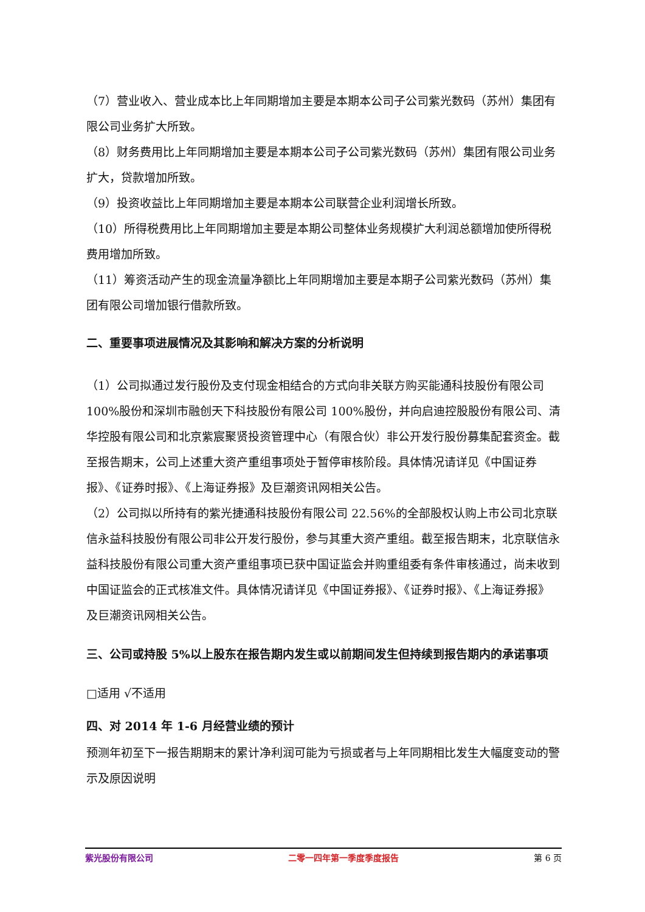（7）营业收入、营业成本比上年同期增加主要是本期本公司子公司紫光数码（苏州）集团有限公司业务扩大所致。
（8）财务费用比上年同期增加主要是本期本公司子公司紫光数码（苏州）集团有限公司业务扩大，贷款增加所致。
（9）投资收益比上年同期增加主要是本期本公司联营企业利润增长所致。
（10）所得税费用比上年同期增加主要是本期公司整体业务规模扩大利润总额增加使所得税费用增加所致。
（11）筹资活动产生的现金流量净额比上年同期增加主要是本期子公司紫光数码（苏州）集团有限公司增加银行借款所致。
二、重要事项进展情况及其影响和解决方案的分析说明
（1）公司拟通过发行股份及支付现金相结合的方式向非关联方购买能通科技股份有限公司 100%股份和深圳市融创天下科技股份有限公司 100%股份，并向启迪控股股份有限公司、清华控股有限公司和北京紫宸聚贤投资管理中心（有限合伙）非公开发行股份募集配套资金。截至报告期末，公司上述重大资产重组事项处于暂停审核阶段。具体情况请详见《中国证券报》、《证券时报》、《上海证券报》及巨潮资讯网相关公告。
（2）公司拟以所持有的紫光捷通科技股份有限公司 22.56%的全部股权认购上市公司北京联信永益科技股份有限公司非公开发行股份，参与其重大资产重组。截至报告期末，北京联信永益科技股份有限公司重大资产重组事项已获中国证监会并购重组委有条件审核通过，尚未收到中国证监会的正式核准文件。具体情况请详见《中国证券报》、《证券时报》、《上海证券报》及巨潮资讯网相关公告。
三、公司或持股 5%以上股东在报告期内发生或以前期间发生但持续到报告期内的承诺事项
□适用 √不适用
四、对 2014 年 1-6 月经营业绩的预计
预测年初至下一报告期期末的累计净利润可能为亏损或者与上年同期相比发生大幅度变动的警示及原因说明
紫光股份有限公司 二零一四年第一季度季度报告 第 6 页